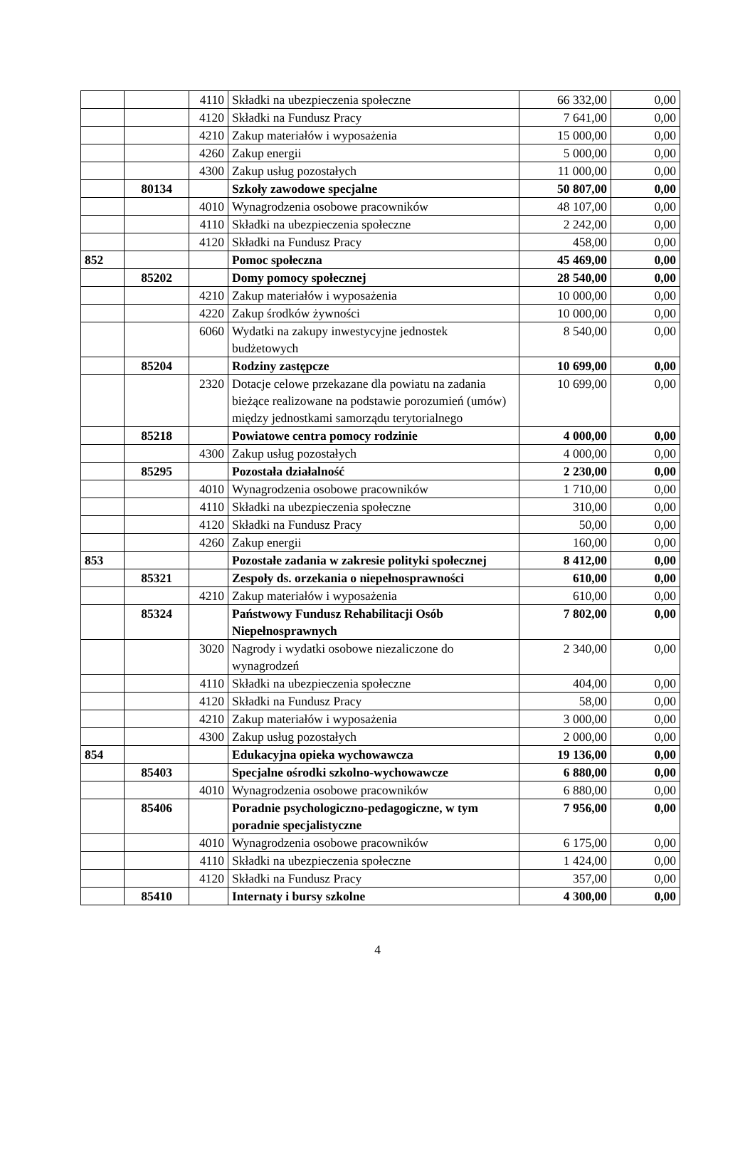| | | 4110 | Składki na ubezpieczenia społeczne | 66 332,00 | 0,00 |
| | | 4120 | Składki na Fundusz Pracy | 7 641,00 | 0,00 |
| | | 4210 | Zakup materiałów i wyposażenia | 15 000,00 | 0,00 |
| | | 4260 | Zakup energii | 5 000,00 | 0,00 |
| | | 4300 | Zakup usług pozostałych | 11 000,00 | 0,00 |
| | 80134 | | Szkoły zawodowe specjalne | 50 807,00 | 0,00 |
| | | 4010 | Wynagrodzenia osobowe pracowników | 48 107,00 | 0,00 |
| | | 4110 | Składki na ubezpieczenia społeczne | 2 242,00 | 0,00 |
| | | 4120 | Składki na Fundusz Pracy | 458,00 | 0,00 |
| 852 | | | Pomoc społeczna | 45 469,00 | 0,00 |
| | 85202 | | Domy pomocy społecznej | 28 540,00 | 0,00 |
| | | 4210 | Zakup materiałów i wyposażenia | 10 000,00 | 0,00 |
| | | 4220 | Zakup środków żywności | 10 000,00 | 0,00 |
| | | 6060 | Wydatki na zakupy inwestycyjne jednostek budżetowych | 8 540,00 | 0,00 |
| | 85204 | | Rodziny zastępcze | 10 699,00 | 0,00 |
| | | 2320 | Dotacje celowe przekazane dla powiatu na zadania bieżące realizowane na podstawie porozumień (umów) między jednostkami samorządu terytorialnego | 10 699,00 | 0,00 |
| | 85218 | | Powiatowe centra pomocy rodzinie | 4 000,00 | 0,00 |
| | | 4300 | Zakup usług pozostałych | 4 000,00 | 0,00 |
| | 85295 | | Pozostała działalność | 2 230,00 | 0,00 |
| | | 4010 | Wynagrodzenia osobowe pracowników | 1 710,00 | 0,00 |
| | | 4110 | Składki na ubezpieczenia społeczne | 310,00 | 0,00 |
| | | 4120 | Składki na Fundusz Pracy | 50,00 | 0,00 |
| | | 4260 | Zakup energii | 160,00 | 0,00 |
| 853 | | | Pozostałe zadania w zakresie polityki społecznej | 8 412,00 | 0,00 |
| | 85321 | | Zespoły ds. orzekania o niepełnosprawności | 610,00 | 0,00 |
| | | 4210 | Zakup materiałów i wyposażenia | 610,00 | 0,00 |
| | 85324 | | Państwowy Fundusz Rehabilitacji Osób Niepełnosprawnych | 7 802,00 | 0,00 |
| | | 3020 | Nagrody i wydatki osobowe niezaliczone do wynagrodzeń | 2 340,00 | 0,00 |
| | | 4110 | Składki na ubezpieczenia społeczne | 404,00 | 0,00 |
| | | 4120 | Składki na Fundusz Pracy | 58,00 | 0,00 |
| | | 4210 | Zakup materiałów i wyposażenia | 3 000,00 | 0,00 |
| | | 4300 | Zakup usług pozostałych | 2 000,00 | 0,00 |
| 854 | | | Edukacyjna opieka wychowawcza | 19 136,00 | 0,00 |
| | 85403 | | Specjalne ośrodki szkolno-wychowawcze | 6 880,00 | 0,00 |
| | | 4010 | Wynagrodzenia osobowe pracowników | 6 880,00 | 0,00 |
| | 85406 | | Poradnie psychologiczno-pedagogiczne, w tym poradnie specjalistyczne | 7 956,00 | 0,00 |
| | | 4010 | Wynagrodzenia osobowe pracowników | 6 175,00 | 0,00 |
| | | 4110 | Składki na ubezpieczenia społeczne | 1 424,00 | 0,00 |
| | | 4120 | Składki na Fundusz Pracy | 357,00 | 0,00 |
| | 85410 | | Internaty i bursy szkolne | 4 300,00 | 0,00 |
4